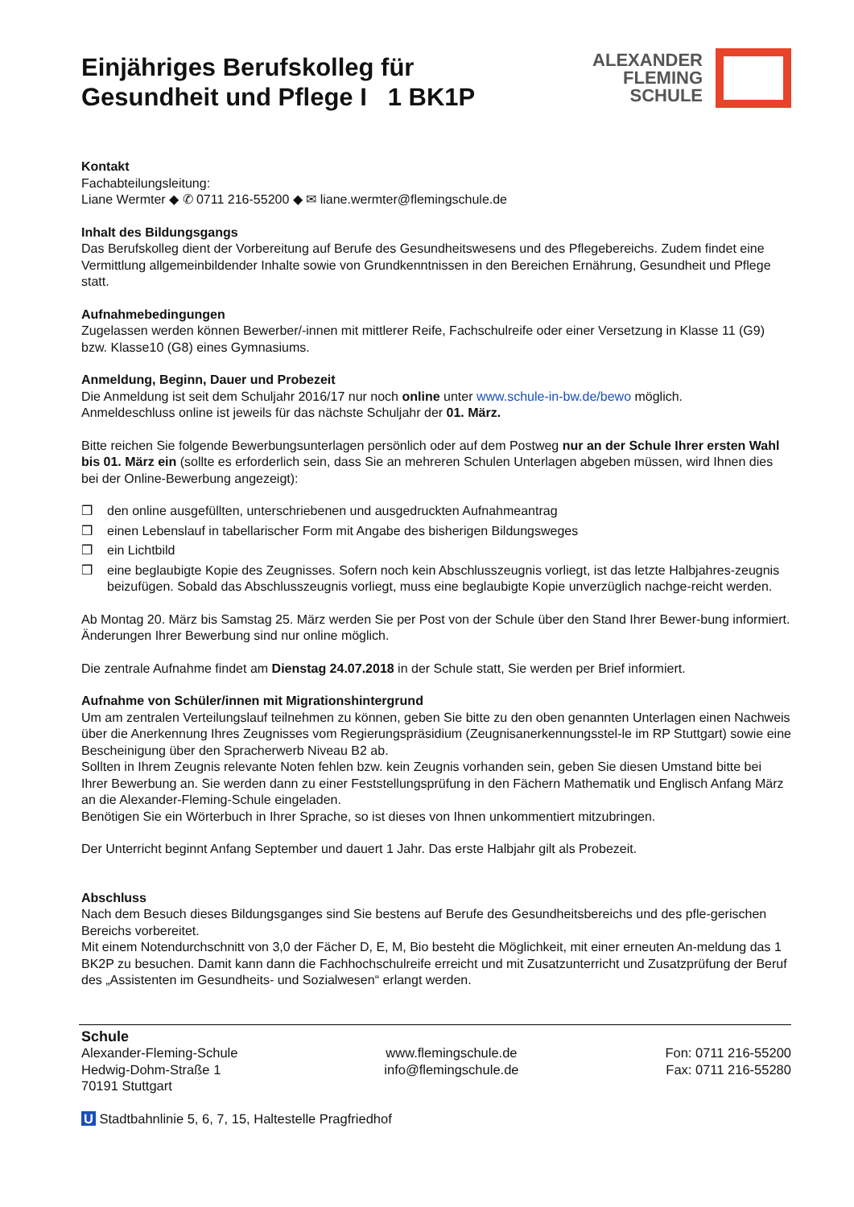Einjähriges Berufskolleg für
Gesundheit und Pflege I 1 BK1P
ALEXANDER
FLEMING
SCHULE
Kontakt
Fachabteilungsleitung:
Liane Wermter ◆ ✆ 0711 216-55200 ◆ ✉ liane.wermter@flemingschule.de
Inhalt des Bildungsgangs
Das Berufskolleg dient der Vorbereitung auf Berufe des Gesundheitswesens und des Pflegebereichs. Zudem findet eine Vermittlung allgemeinbildender Inhalte sowie von Grundkenntnissen in den Bereichen Ernährung, Gesundheit und Pflege statt.
Aufnahmebedingungen
Zugelassen werden können Bewerber/-innen mit mittlerer Reife, Fachschulreife oder einer Versetzung in Klasse 11 (G9) bzw. Klasse10 (G8) eines Gymnasiums.
Anmeldung, Beginn, Dauer und Probezeit
Die Anmeldung ist seit dem Schuljahr 2016/17 nur noch online unter www.schule-in-bw.de/bewo möglich.
Anmeldeschluss online ist jeweils für das nächste Schuljahr der 01. März.
Bitte reichen Sie folgende Bewerbungsunterlagen persönlich oder auf dem Postweg nur an der Schule Ihrer ersten Wahl bis 01. März ein (sollte es erforderlich sein, dass Sie an mehreren Schulen Unterlagen abgeben müssen, wird Ihnen dies bei der Online-Bewerbung angezeigt):
❒ den online ausgefüllten, unterschriebenen und ausgedruckten Aufnahmeantrag
❒ einen Lebenslauf in tabellarischer Form mit Angabe des bisherigen Bildungsweges
❒ ein Lichtbild
❒ eine beglaubigte Kopie des Zeugnisses. Sofern noch kein Abschlusszeugnis vorliegt, ist das letzte Halbjahres-zeugnis beizufügen. Sobald das Abschlusszeugnis vorliegt, muss eine beglaubigte Kopie unverzüglich nachge-reicht werden.
Ab Montag 20. März bis Samstag 25. März werden Sie per Post von der Schule über den Stand Ihrer Bewer-bung informiert.
Änderungen Ihrer Bewerbung sind nur online möglich.
Die zentrale Aufnahme findet am Dienstag 24.07.2018 in der Schule statt, Sie werden per Brief informiert.
Aufnahme von Schüler/innen mit Migrationshintergrund
Um am zentralen Verteilungslauf teilnehmen zu können, geben Sie bitte zu den oben genannten Unterlagen einen Nachweis über die Anerkennung Ihres Zeugnisses vom Regierungspräsidium (Zeugnisanerkennungsstel-le im RP Stuttgart) sowie eine Bescheinigung über den Spracherwerb Niveau B2 ab.
Sollten in Ihrem Zeugnis relevante Noten fehlen bzw. kein Zeugnis vorhanden sein, geben Sie diesen Umstand bitte bei Ihrer Bewerbung an. Sie werden dann zu einer Feststellungsprüfung in den Fächern Mathematik und Englisch Anfang März an die Alexander-Fleming-Schule eingeladen.
Benötigen Sie ein Wörterbuch in Ihrer Sprache, so ist dieses von Ihnen unkommentiert mitzubringen.
Der Unterricht beginnt Anfang September und dauert 1 Jahr. Das erste Halbjahr gilt als Probezeit.
Abschluss
Nach dem Besuch dieses Bildungsganges sind Sie bestens auf Berufe des Gesundheitsbereichs und des pfle-gerischen Bereichs vorbereitet.
Mit einem Notendurchschnitt von 3,0 der Fächer D, E, M, Bio besteht die Möglichkeit, mit einer erneuten An-meldung das 1 BK2P zu besuchen. Damit kann dann die Fachhochschulreife erreicht und mit Zusatzunterricht und Zusatzprüfung der Beruf des „Assistenten im Gesundheits- und Sozialwesen“ erlangt werden.
Schule
Alexander-Fleming-Schule
Hedwig-Dohm-Straße 1
70191 Stuttgart
www.flemingschule.de
info@flemingschule.de
Fon: 0711 216-55200
Fax: 0711 216-55280
U Stadtbahnlinie 5, 6, 7, 15, Haltestelle Pragfriedhof